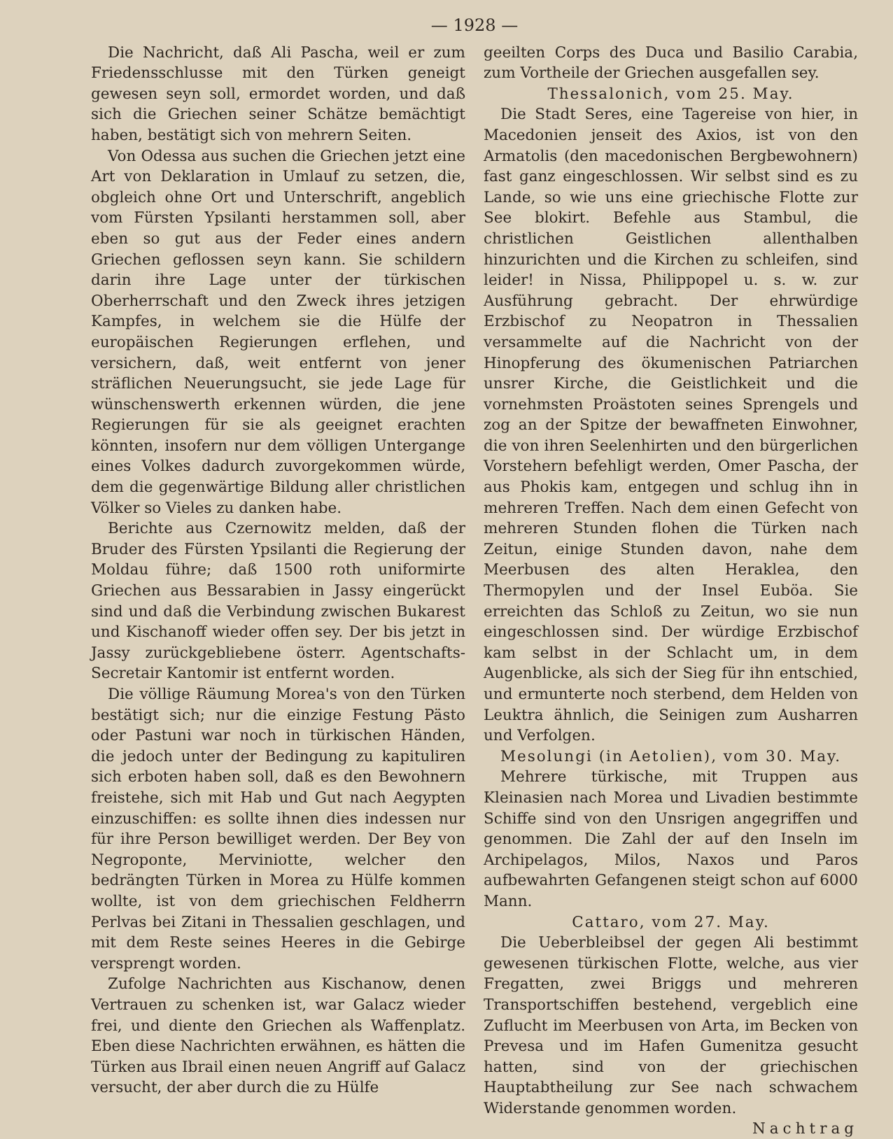— 1928 —
Die Nachricht, daß Ali Pascha, weil er zum Friedensschlusse mit den Türken geneigt gewesen seyn soll, ermordet worden, und daß sich die Griechen seiner Schätze bemächtigt haben, bestätigt sich von mehrern Seiten.
Von Odessa aus suchen die Griechen jetzt eine Art von Deklaration in Umlauf zu setzen, die, obgleich ohne Ort und Unterschrift, angeblich vom Fürsten Ypsilanti herstammen soll, aber eben so gut aus der Feder eines andern Griechen geflossen seyn kann. Sie schildern darin ihre Lage unter der türkischen Oberherrschaft und den Zweck ihres jetzigen Kampfes, in welchem sie die Hülfe der europäischen Regierungen erflehen, und versichern, daß, weit entfernt von jener sträflichen Neuerungsucht, sie jede Lage für wünschenswerth erkennen würden, die jene Regierungen für sie als geeignet erachten könnten, insofern nur dem völligen Untergange eines Volkes dadurch zuvorgekommen würde, dem die gegenwärtige Bildung aller christlichen Völker so Vieles zu danken habe.
Berichte aus Czernowitz melden, daß der Bruder des Fürsten Ypsilanti die Regierung der Moldau führe; daß 1500 roth uniformirte Griechen aus Bessarabien in Jassy eingerückt sind und daß die Verbindung zwischen Bukarest und Kischanoff wieder offen sey. Der bis jetzt in Jassy zurückgebliebene österr. Agentschafts-Secretair Kantomir ist entfernt worden.
Die völlige Räumung Morea's von den Türken bestätigt sich; nur die einzige Festung Pästo oder Pastuni war noch in türkischen Händen, die jedoch unter der Bedingung zu kapituliren sich erboten haben soll, daß es den Bewohnern freistehe, sich mit Hab und Gut nach Aegypten einzuschiffen: es sollte ihnen dies indessen nur für ihre Person bewilliget werden. Der Bey von Negroponte, Merviniotte, welcher den bedrängten Türken in Morea zu Hülfe kommen wollte, ist von dem griechischen Feldherrn Perlvas bei Zitani in Thessalien geschlagen, und mit dem Reste seines Heeres in die Gebirge versprengt worden.
Zufolge Nachrichten aus Kischanow, denen Vertrauen zu schenken ist, war Galacz wieder frei, und diente den Griechen als Waffenplatz. Eben diese Nachrichten erwähnen, es hätten die Türken aus Ibrail einen neuen Angriff auf Galacz versucht, der aber durch die zu Hülfe
geeilten Corps des Duca und Basilio Carabia, zum Vortheile der Griechen ausgefallen sey.
Thessalonich, vom 25. May.
Die Stadt Seres, eine Tagereise von hier, in Macedonien jenseit des Axios, ist von den Armatolis (den macedonischen Bergbewohnern) fast ganz eingeschlossen. Wir selbst sind es zu Lande, so wie uns eine griechische Flotte zur See blokirt. Befehle aus Stambul, die christlichen Geistlichen allenthalben hinzurichten und die Kirchen zu schleifen, sind leider! in Nissa, Philippopel u. s. w. zur Ausführung gebracht. Der ehrwürdige Erzbischof zu Neopatron in Thessalien versammelte auf die Nachricht von der Hinopferung des ökumenischen Patriarchen unsrer Kirche, die Geistlichkeit und die vornehmsten Proästoten seines Sprengels und zog an der Spitze der bewaffneten Einwohner, die von ihren Seelenhirten und den bürgerlichen Vorstehern befehligt werden, Omer Pascha, der aus Phokis kam, entgegen und schlug ihn in mehreren Treffen. Nach dem einen Gefecht von mehreren Stunden flohen die Türken nach Zeitun, einige Stunden davon, nahe dem Meerbusen des alten Heraklea, den Thermopylen und der Insel Euböa. Sie erreichten das Schloß zu Zeitun, wo sie nun eingeschlossen sind. Der würdige Erzbischof kam selbst in der Schlacht um, in dem Augenblicke, als sich der Sieg für ihn entschied, und ermunterte noch sterbend, dem Helden von Leuktra ähnlich, die Seinigen zum Ausharren und Verfolgen.
Mesolungi (in Aetolien), vom 30. May.
Mehrere türkische, mit Truppen aus Kleinasien nach Morea und Livadien bestimmte Schiffe sind von den Unsrigen angegriffen und genommen. Die Zahl der auf den Inseln im Archipelagos, Milos, Naxos und Paros aufbewahrten Gefangenen steigt schon auf 6000 Mann.
Cattaro, vom 27. May.
Die Ueberbleibsel der gegen Ali bestimmt gewesenen türkischen Flotte, welche, aus vier Fregatten, zwei Briggs und mehreren Transportschiffen bestehend, vergeblich eine Zuflucht im Meerbusen von Arta, im Becken von Prevesa und im Hafen Gumenitza gesucht hatten, sind von der griechischen Hauptabtheilung zur See nach schwachem Widerstande genommen worden.
Nachtrag